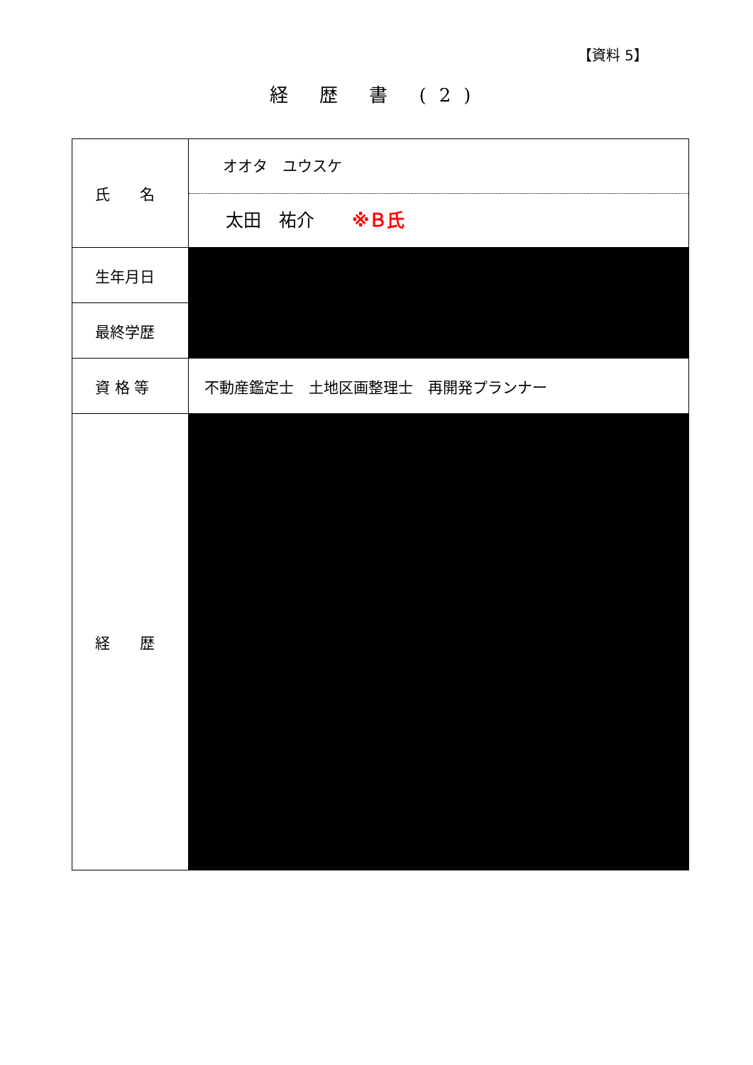【資料 5】
経 歴 書 (2)
| 氏 名 | オオタ ユウスケ 太田 祐介 ※Ｂ氏 |
| 生年月日 | |
| 最終学歴 | |
| 資 格 等 | 不動産鑑定士 土地区画整理士 再開発プランナー |
| 経 歴 | |